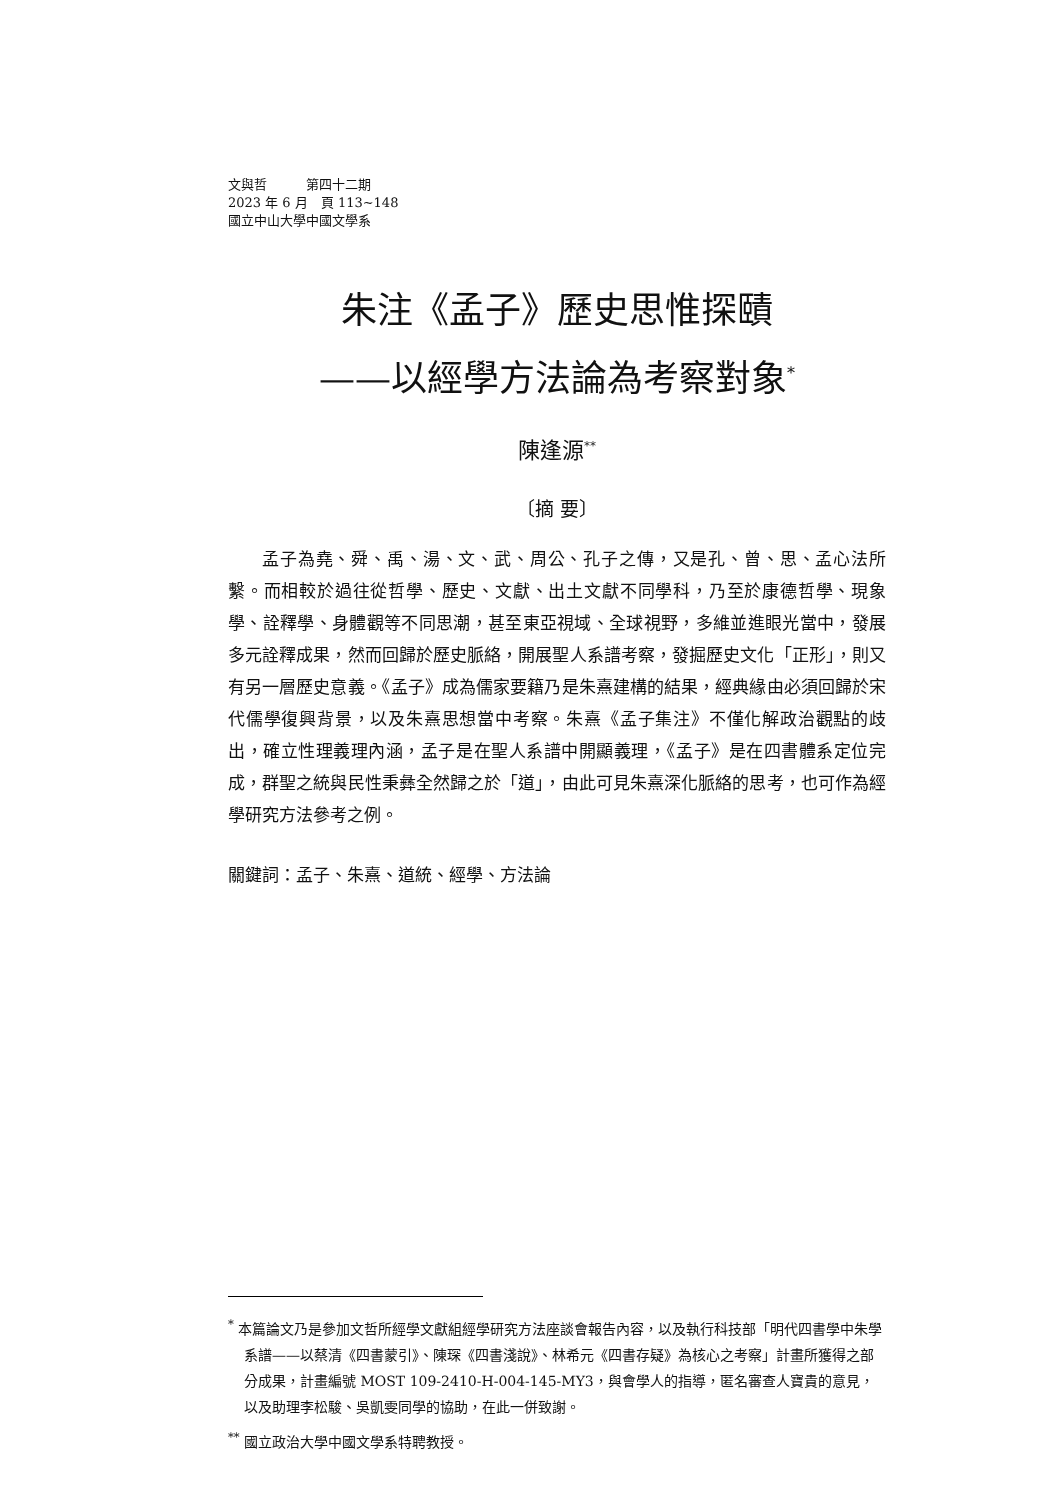文與哲　　　第四十二期
2023 年 6 月　頁 113~148
國立中山大學中國文學系
朱注《孟子》歷史思惟探賾
——以經學方法論為考察對象<sup>*</sup>
陳逢源<sup>**</sup>
〔摘 要〕
孟子為堯、舜、禹、湯、文、武、周公、孔子之傳，又是孔、曾、思、孟心法所繫。而相較於過往從哲學、歷史、文獻、出土文獻不同學科，乃至於康德哲學、現象學、詮釋學、身體觀等不同思潮，甚至東亞視域、全球視野，多維並進眼光當中，發展多元詮釋成果，然而回歸於歷史脈絡，開展聖人系譜考察，發掘歷史文化「正形」，則又有另一層歷史意義。《孟子》成為儒家要籍乃是朱熹建構的結果，經典緣由必須回歸於宋代儒學復興背景，以及朱熹思想當中考察。朱熹《孟子集注》不僅化解政治觀點的歧出，確立性理義理內涵，孟子是在聖人系譜中開顯義理，《孟子》是在四書體系定位完成，群聖之統與民性秉彝全然歸之於「道」，由此可見朱熹深化脈絡的思考，也可作為經學研究方法參考之例。
關鍵詞：孟子、朱熹、道統、經學、方法論
<sup>*</sup> 本篇論文乃是參加文哲所經學文獻組經學研究方法座談會報告內容，以及執行科技部「明代四書學中朱學系譜——以蔡清《四書蒙引》、陳琛《四書淺說》、林希元《四書存疑》為核心之考察」計畫所獲得之部分成果，計畫編號 MOST 109-2410-H-004-145-MY3，與會學人的指導，匿名審查人寶貴的意見，以及助理李松駿、吳凱雯同學的協助，在此一併致謝。
<sup>**</sup> 國立政治大學中國文學系特聘教授。